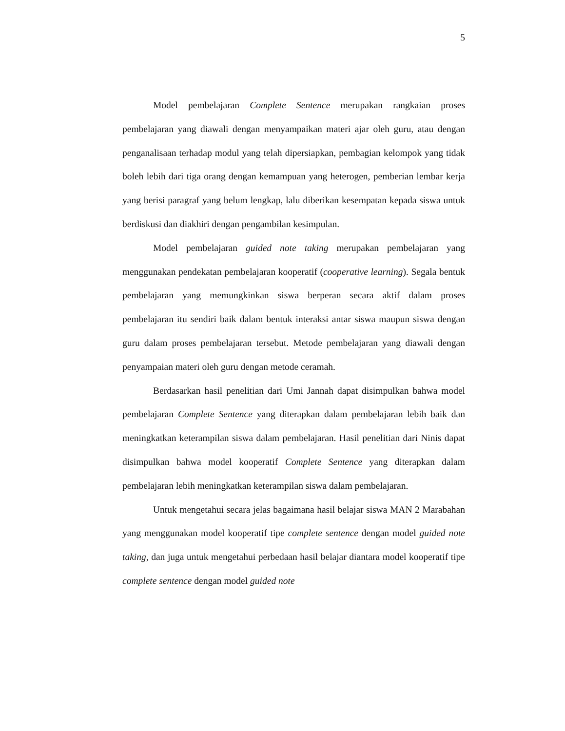5
Model pembelajaran Complete Sentence merupakan rangkaian proses pembelajaran yang diawali dengan menyampaikan materi ajar oleh guru, atau dengan penganalisaan terhadap modul yang telah dipersiapkan, pembagian kelompok yang tidak boleh lebih dari tiga orang dengan kemampuan yang heterogen, pemberian lembar kerja yang berisi paragraf yang belum lengkap, lalu diberikan kesempatan kepada siswa untuk berdiskusi dan diakhiri dengan pengambilan kesimpulan.
Model pembelajaran guided note taking merupakan pembelajaran yang menggunakan pendekatan pembelajaran kooperatif (cooperative learning). Segala bentuk pembelajaran yang memungkinkan siswa berperan secara aktif dalam proses pembelajaran itu sendiri baik dalam bentuk interaksi antar siswa maupun siswa dengan guru dalam proses pembelajaran tersebut. Metode pembelajaran yang diawali dengan penyampaian materi oleh guru dengan metode ceramah.
Berdasarkan hasil penelitian dari Umi Jannah dapat disimpulkan bahwa model pembelajaran Complete Sentence yang diterapkan dalam pembelajaran lebih baik dan meningkatkan keterampilan siswa dalam pembelajaran. Hasil penelitian dari Ninis dapat disimpulkan bahwa model kooperatif Complete Sentence yang diterapkan dalam pembelajaran lebih meningkatkan keterampilan siswa dalam pembelajaran.
Untuk mengetahui secara jelas bagaimana hasil belajar siswa MAN 2 Marabahan yang menggunakan model kooperatif tipe complete sentence dengan model guided note taking, dan juga untuk mengetahui perbedaan hasil belajar diantara model kooperatif tipe complete sentence dengan model guided note